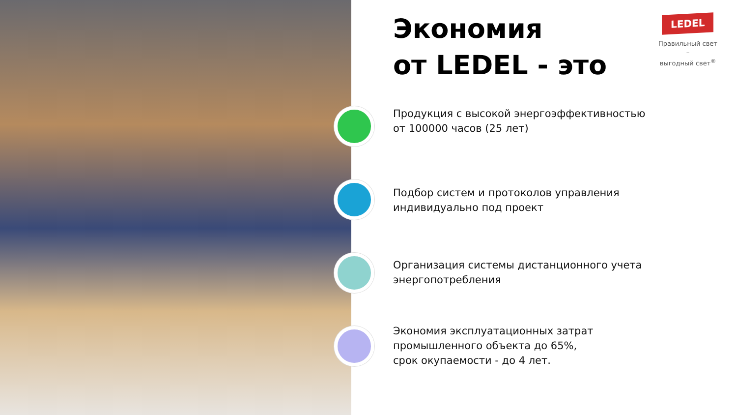Экономия
от LEDEL - это
LEDEL
Правильный свет –
выгодный свет<sup>®</sup>
Продукция с высокой энергоэффективностью
от 100000 часов (25 лет)
Подбор систем и протоколов управления
индивидуально под проект
Организация системы дистанционного учета
энергопотребления
Экономия эксплуатационных затрат
промышленного объекта до 65%,
срок окупаемости - до 4 лет.